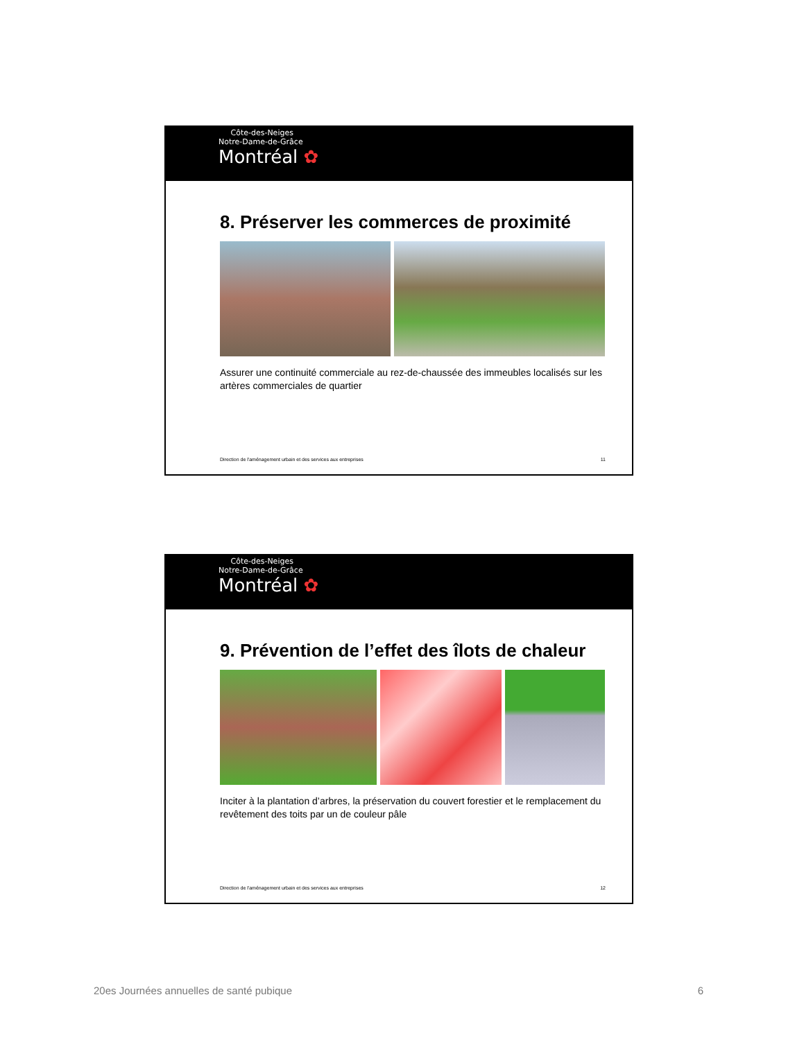Côte-des-Neiges
Notre-Dame-de-Grâce
Montréal ✿
8. Préserver les commerces de proximité
Assurer une continuité commerciale au rez-de-chaussée des immeubles localisés sur les artères commerciales de quartier
Direction de l'aménagement urbain et des services aux entreprises 11
Côte-des-Neiges
Notre-Dame-de-Grâce
Montréal ✿
9. Prévention de l’effet des îlots de chaleur
Inciter à la plantation d’arbres, la préservation du couvert forestier et le remplacement du revêtement des toits par un de couleur pâle
Direction de l'aménagement urbain et des services aux entreprises 12
20es Journées annuelles de santé pubique 6